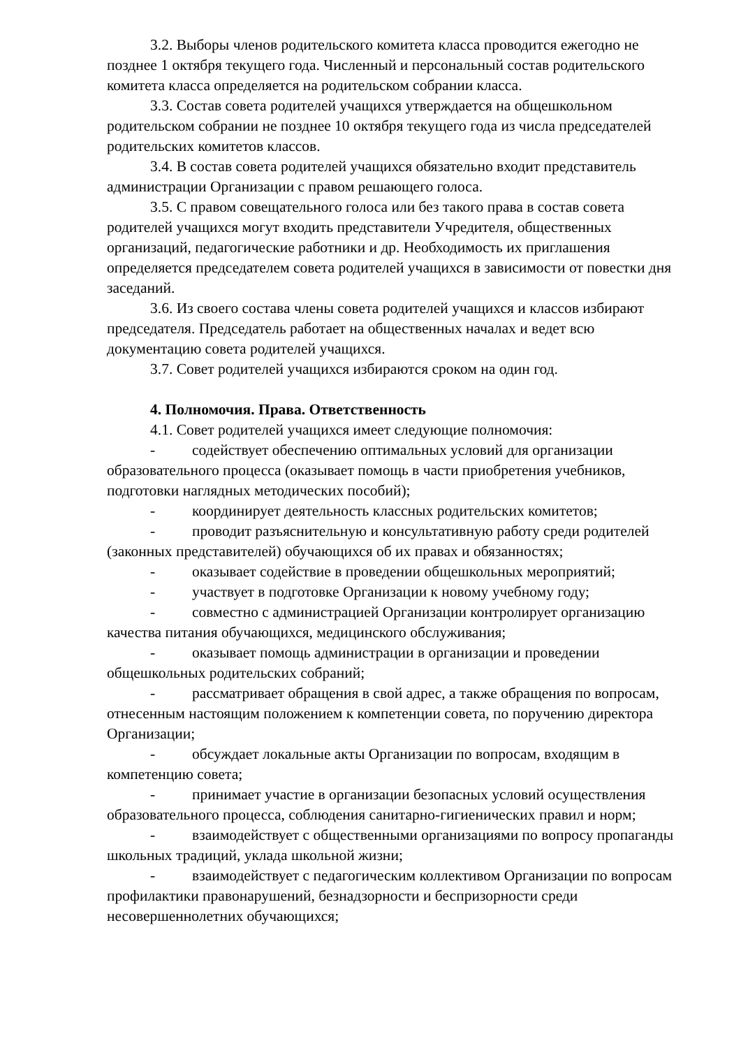3.2. Выборы членов родительского комитета класса проводится ежегодно не позднее 1 октября текущего года. Численный и персональный состав родительского комитета класса определяется на родительском собрании класса.
3.3. Состав совета родителей учащихся утверждается на общешкольном родительском собрании не позднее 10 октября текущего года из числа председателей родительских комитетов классов.
3.4. В состав совета родителей учащихся обязательно входит представитель администрации Организации с правом решающего голоса.
3.5. С правом совещательного голоса или без такого права в состав совета родителей учащихся могут входить представители Учредителя, общественных организаций, педагогические работники и др. Необходимость их приглашения определяется председателем совета родителей учащихся в зависимости от повестки дня заседаний.
3.6. Из своего состава члены совета родителей учащихся и классов избирают председателя. Председатель работает на общественных началах и ведет всю документацию совета родителей учащихся.
3.7. Совет родителей учащихся избираются сроком на один год.
4. Полномочия. Права. Ответственность
4.1. Совет родителей учащихся имеет следующие полномочия:
- содействует обеспечению оптимальных условий для организации образовательного процесса (оказывает помощь в части приобретения учебников, подготовки наглядных методических пособий);
- координирует деятельность классных родительских комитетов;
- проводит разъяснительную и консультативную работу среди родителей (законных представителей) обучающихся об их правах и обязанностях;
- оказывает содействие в проведении общешкольных мероприятий;
- участвует в подготовке Организации к новому учебному году;
- совместно с администрацией Организации контролирует организацию качества питания обучающихся, медицинского обслуживания;
- оказывает помощь администрации в организации и проведении общешкольных родительских собраний;
- рассматривает обращения в свой адрес, а также обращения по вопросам, отнесенным настоящим положением к компетенции совета, по поручению директора Организации;
- обсуждает локальные акты Организации по вопросам, входящим в компетенцию совета;
- принимает участие в организации безопасных условий осуществления образовательного процесса, соблюдения санитарно-гигиенических правил и норм;
- взаимодействует с общественными организациями по вопросу пропаганды школьных традиций, уклада школьной жизни;
- взаимодействует с педагогическим коллективом Организации по вопросам профилактики правонарушений, безнадзорности и беспризорности среди несовершеннолетних обучающихся;